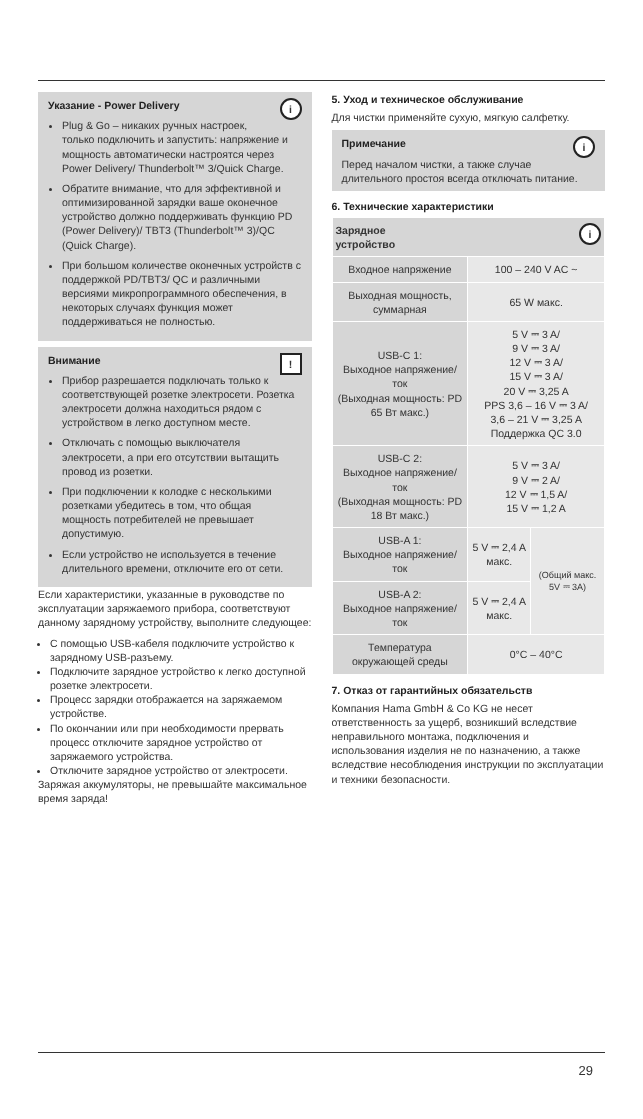i
Указание - Power Delivery
Plug & Go – никаких ручных настроек, только подключить и запустить: напряжение и мощность автоматически настроятся через Power Delivery/ Thunderbolt™ 3/Quick Charge.
Обратите внимание, что для эффективной и оптимизированной зарядки ваше оконечное устройство должно поддерживать функцию PD (Power Delivery)/ TBT3 (Thunderbolt™ 3)/QC (Quick Charge).
При большом количестве оконечных устройств с поддержкой PD/TBT3/ QC и различными версиями микропрограммного обеспечения, в некоторых случаях функция может поддерживаться не полностью.
!
Внимание
Прибор разрешается подключать только к соответствующей розетке электросети. Розетка электросети должна находиться рядом с устройством в легко доступном месте.
Отключать с помощью выключателя электросети, а при его отсутствии вытащить провод из розетки.
При подключении к колодке с несколькими розетками убедитесь в том, что общая мощность потребителей не превышает допустимую.
Если устройство не используется в течение длительного времени, отключите его от сети.
Если характеристики, указанные в руководстве по эксплуатации заряжаемого прибора, соответствуют данному зарядному устройству, выполните следующее:
С помощью USB-кабеля подключите устройство к зарядному USB-разъему.
Подключите зарядное устройство к легко доступной розетке электросети.
Процесс зарядки отображается на заряжаемом устройстве.
По окончании или при необходимости прервать процесс отключите зарядное устройство от заряжаемого устройства.
Отключите зарядное устройство от электросети.
Заряжая аккумуляторы, не превышайте максимальное время заряда!
5. Уход и техническое обслуживание
Для чистки применяйте сухую, мягкую салфетку.
i
Примечание
Перед началом чистки, а также случае длительного простоя всегда отключать питание.
6. Технические характеристики
| i Зарядное устройство | | |
| Входное напряжение | 100 – 240 V AC ~ | |
| Выходная мощность, суммарная | 65 W макс. | |
| USB-C 1: Выходное напряжение/ ток (Выходная мощность: PD 65 Вт макс.) | 5 V ⎓ 3 A/ 9 V ⎓ 3 A/ 12 V ⎓ 3 A/ 15 V ⎓ 3 A/ 20 V ⎓ 3,25 A PPS 3,6 – 16 V ⎓ 3 A/ 3,6 – 21 V ⎓ 3,25 A Поддержка QC 3.0 | |
| USB-C 2: Выходное напряжение/ ток (Выходная мощность: PD 18 Вт макс.) | 5 V ⎓ 3 A/ 9 V ⎓ 2 A/ 12 V ⎓ 1,5 A/ 15 V ⎓ 1,2 A | |
| USB-A 1: Выходное напряжение/ ток | 5 V ⎓ 2,4 A макс. | (Общий макс. 5V ⎓ 3A) |
| USB-A 2: Выходное напряжение/ ток | 5 V ⎓ 2,4 A макс. | |
| Температура окружающей среды | 0°C – 40°C | |
7. Отказ от гарантийных обязательств
Компания Hama GmbH & Co KG не несет ответственность за ущерб, возникший вследствие неправильного монтажа, подключения и использования изделия не по назначению, а также вследствие несоблюдения инструкции по эксплуатации и техники безопасности.
29